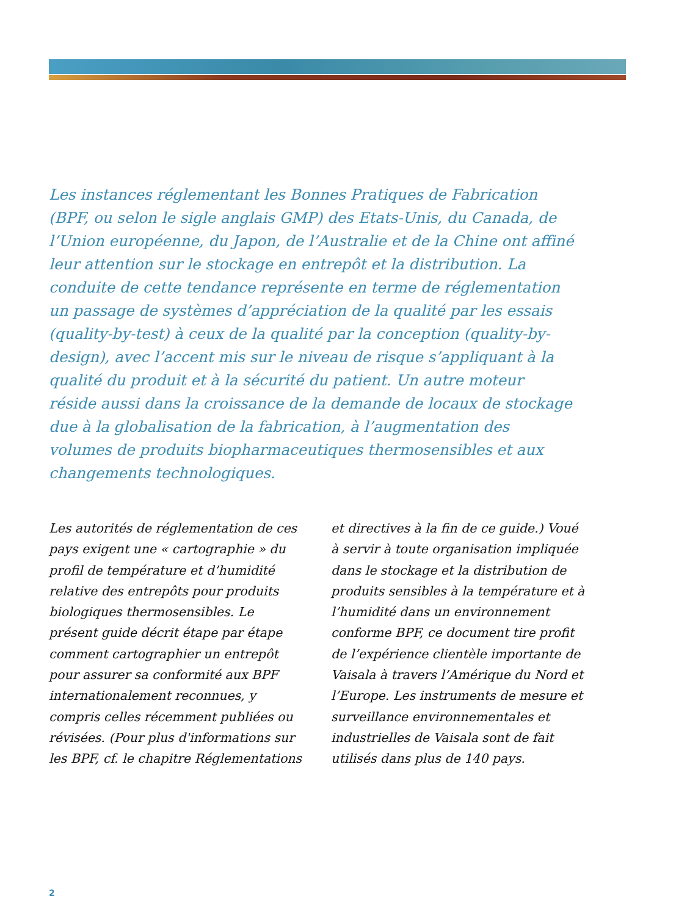Les instances réglementant les Bonnes Pratiques de Fabrication (BPF, ou selon le sigle anglais GMP) des Etats-Unis, du Canada, de l’Union européenne, du Japon, de l’Australie et de la Chine ont affiné leur attention sur le stockage en entrepôt et la distribution. La conduite de cette tendance représente en terme de réglementation un passage de systèmes d’appréciation de la qualité par les essais (quality-by-test) à ceux de la qualité par la conception (quality-by-design), avec l’accent mis sur le niveau de risque s’appliquant à la qualité du produit et à la sécurité du patient. Un autre moteur réside aussi dans la croissance de la demande de locaux de stockage due à la globalisation de la fabrication, à l’augmentation des volumes de produits biopharmaceutiques thermosensibles et aux changements technologiques.
Les autorités de réglementation de ces pays exigent une « cartographie » du profil de température et d’humidité relative des entrepôts pour produits biologiques thermosensibles. Le présent guide décrit étape par étape comment cartographier un entrepôt pour assurer sa conformité aux BPF internationalement reconnues, y compris celles récemment publiées ou révisées. (Pour plus d'informations sur les BPF, cf. le chapitre Réglementations
et directives à la fin de ce guide.) Voué à servir à toute organisation impliquée dans le stockage et la distribution de produits sensibles à la température et à l’humidité dans un environnement conforme BPF, ce document tire profit de l’expérience clientèle importante de Vaisala à travers l’Amérique du Nord et l’Europe. Les instruments de mesure et surveillance environnementales et industrielles de Vaisala sont de fait utilisés dans plus de 140 pays.
2